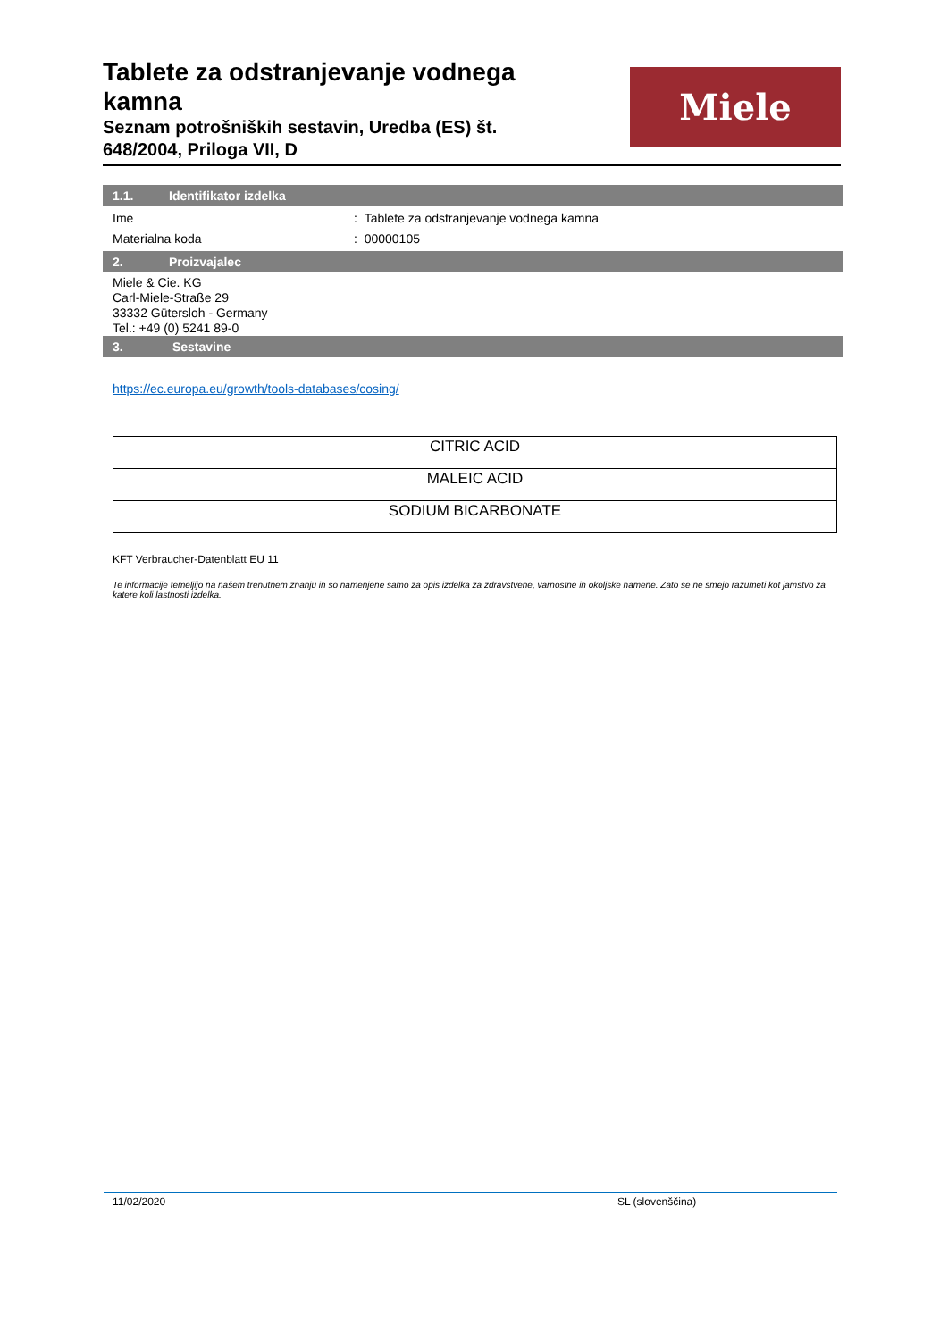Tablete za odstranjevanje vodnega kamna
Seznam potrošniških sestavin, Uredba (ES) št. 648/2004, Priloga VII, D
Miele
1.1. Identifikator izdelka
Ime : Tablete za odstranjevanje vodnega kamna
Materialna koda : 00000105
2. Proizvajalec
Miele & Cie. KG
Carl-Miele-Straße 29
33332 Gütersloh - Germany
Tel.: +49 (0) 5241 89-0
3. Sestavine
https://ec.europa.eu/growth/tools-databases/cosing/
| CITRIC ACID |
| MALEIC ACID |
| SODIUM BICARBONATE |
KFT Verbraucher-Datenblatt EU 11
Te informacije temeljijo na našem trenutnem znanju in so namenjene samo za opis izdelka za zdravstvene, varnostne in okoljske namene. Zato se ne smejo razumeti kot jamstvo za katere koli lastnosti izdelka.
11/02/2020 SL (slovenščina)